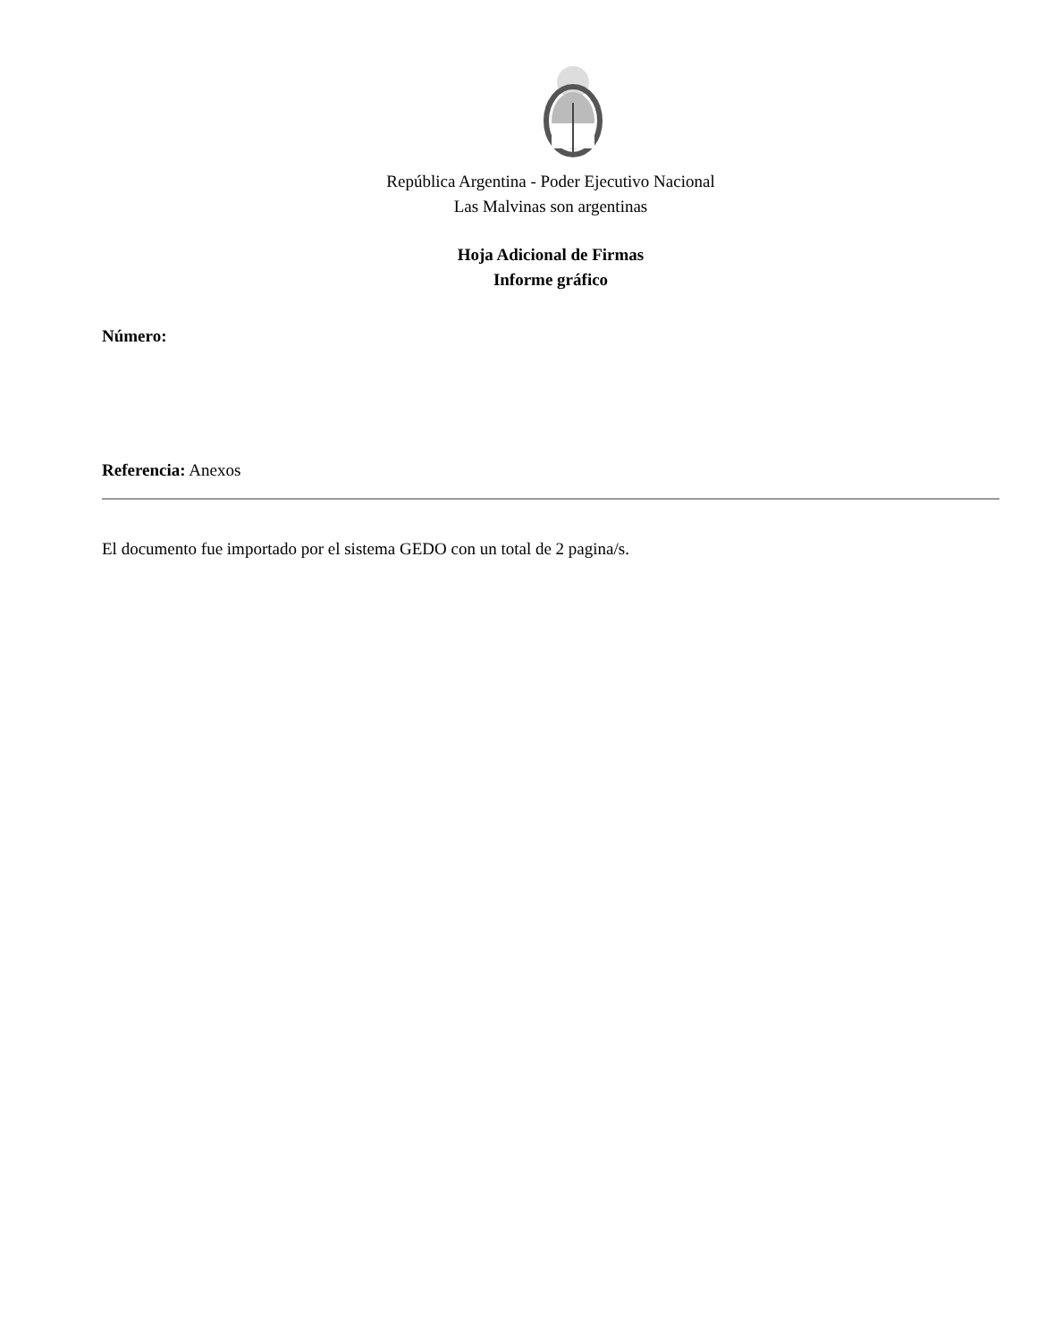República Argentina - Poder Ejecutivo Nacional
Las Malvinas son argentinas
Hoja Adicional de Firmas
Informe gráfico
Número:
Referencia: Anexos
El documento fue importado por el sistema GEDO con un total de 2 pagina/s.